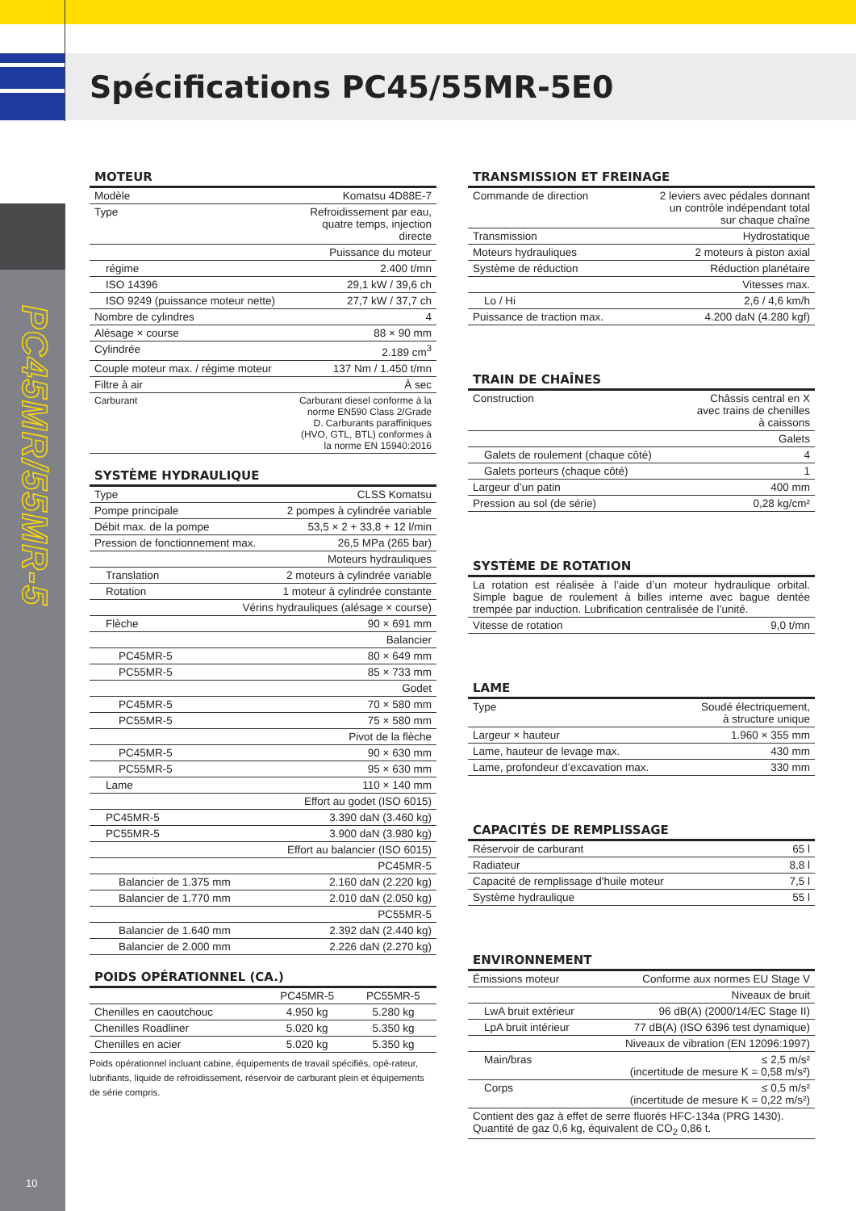Spécifications PC45/55MR-5E0
PC45MR/55MR-5
10
MOTEUR
| Modèle | Komatsu 4D88E-7 |
| Type | Refroidissement par eau, quatre temps, injection directe |
| Puissance du moteur | |
| régime | 2.400 t/mn |
| ISO 14396 | 29,1 kW / 39,6 ch |
| ISO 9249 (puissance moteur nette) | 27,7 kW / 37,7 ch |
| Nombre de cylindres | 4 |
| Alésage × course | 88 × 90 mm |
| Cylindrée | 2.189 cm<sup>3</sup> |
| Couple moteur max. / régime moteur | 137 Nm / 1.450 t/mn |
| Filtre à air | À sec |
| Carburant | Carburant diesel conforme à la norme EN590 Class 2/Grade D. Carburants paraffiniques (HVO, GTL, BTL) conformes à la norme EN 15940:2016 |
SYSTÈME HYDRAULIQUE
| Type | CLSS Komatsu |
| Pompe principale | 2 pompes à cylindrée variable |
| Débit max. de la pompe | 53,5 × 2 + 33,8 + 12 l/min |
| Pression de fonctionnement max. | 26,5 MPa (265 bar) |
| Moteurs hydrauliques | |
| Translation | 2 moteurs à cylindrée variable |
| Rotation | 1 moteur à cylindrée constante |
| Vérins hydrauliques (alésage × course) | |
| Flèche | 90 × 691 mm |
| Balancier | |
| PC45MR-5 | 80 × 649 mm |
| PC55MR-5 | 85 × 733 mm |
| Godet | |
| PC45MR-5 | 70 × 580 mm |
| PC55MR-5 | 75 × 580 mm |
| Pivot de la flèche | |
| PC45MR-5 | 90 × 630 mm |
| PC55MR-5 | 95 × 630 mm |
| Lame | 110 × 140 mm |
| Effort au godet (ISO 6015) | |
| PC45MR-5 | 3.390 daN (3.460 kg) |
| PC55MR-5 | 3.900 daN (3.980 kg) |
| Effort au balancier (ISO 6015) | |
| PC45MR-5 | |
| Balancier de 1.375 mm | 2.160 daN (2.220 kg) |
| Balancier de 1.770 mm | 2.010 daN (2.050 kg) |
| PC55MR-5 | |
| Balancier de 1.640 mm | 2.392 daN (2.440 kg) |
| Balancier de 2.000 mm | 2.226 daN (2.270 kg) |
POIDS OPÉRATIONNEL (CA.)
| | PC45MR-5 | PC55MR-5 |
| --- | --- | --- |
| Chenilles en caoutchouc | 4.950 kg | 5.280 kg |
| Chenilles Roadliner | 5.020 kg | 5.350 kg |
| Chenilles en acier | 5.020 kg | 5.350 kg |
Poids opérationnel incluant cabine, équipements de travail spécifiés, opé-rateur, lubrifiants, liquide de refroidissement, réservoir de carburant plein et équipements de série compris.
TRANSMISSION ET FREINAGE
| Commande de direction | 2 leviers avec pédales donnant un contrôle indépendant total sur chaque chaîne |
| Transmission | Hydrostatique |
| Moteurs hydrauliques | 2 moteurs à piston axial |
| Système de réduction | Réduction planétaire |
| Vitesses max. | |
| Lo / Hi | 2,6 / 4,6 km/h |
| Puissance de traction max. | 4.200 daN (4.280 kgf) |
TRAIN DE CHAÎNES
| Construction | Châssis central en X avec trains de chenilles à caissons |
| Galets | |
| Galets de roulement (chaque côté) | 4 |
| Galets porteurs (chaque côté) | 1 |
| Largeur d’un patin | 400 mm |
| Pression au sol (de série) | 0,28 kg/cm² |
SYSTÈME DE ROTATION
| La rotation est réalisée à l’aide d’un moteur hydraulique orbital. Simple bague de roulement à billes interne avec bague dentée trempée par induction. Lubrification centralisée de l’unité. | |
| Vitesse de rotation | 9,0 t/mn |
LAME
| Type | Soudé électriquement, à structure unique |
| Largeur × hauteur | 1.960 × 355 mm |
| Lame, hauteur de levage max. | 430 mm |
| Lame, profondeur d’excavation max. | 330 mm |
CAPACITÉS DE REMPLISSAGE
| Réservoir de carburant | 65 l |
| Radiateur | 8,8 l |
| Capacité de remplissage d'huile moteur | 7,5 l |
| Système hydraulique | 55 l |
ENVIRONNEMENT
| Émissions moteur | Conforme aux normes EU Stage V |
| Niveaux de bruit | |
| LwA bruit extérieur | 96 dB(A) (2000/14/EC Stage II) |
| LpA bruit intérieur | 77 dB(A) (ISO 6396 test dynamique) |
| Niveaux de vibration (EN 12096:1997) | |
| Main/bras | ≤ 2,5 m/s² (incertitude de mesure K = 0,58 m/s²) |
| Corps | ≤ 0,5 m/s² (incertitude de mesure K = 0,22 m/s²) |
| Contient des gaz à effet de serre fluorés HFC-134a (PRG 1430). Quantité de gaz 0,6 kg, équivalent de CO<sub>2</sub> 0,86 t. | |